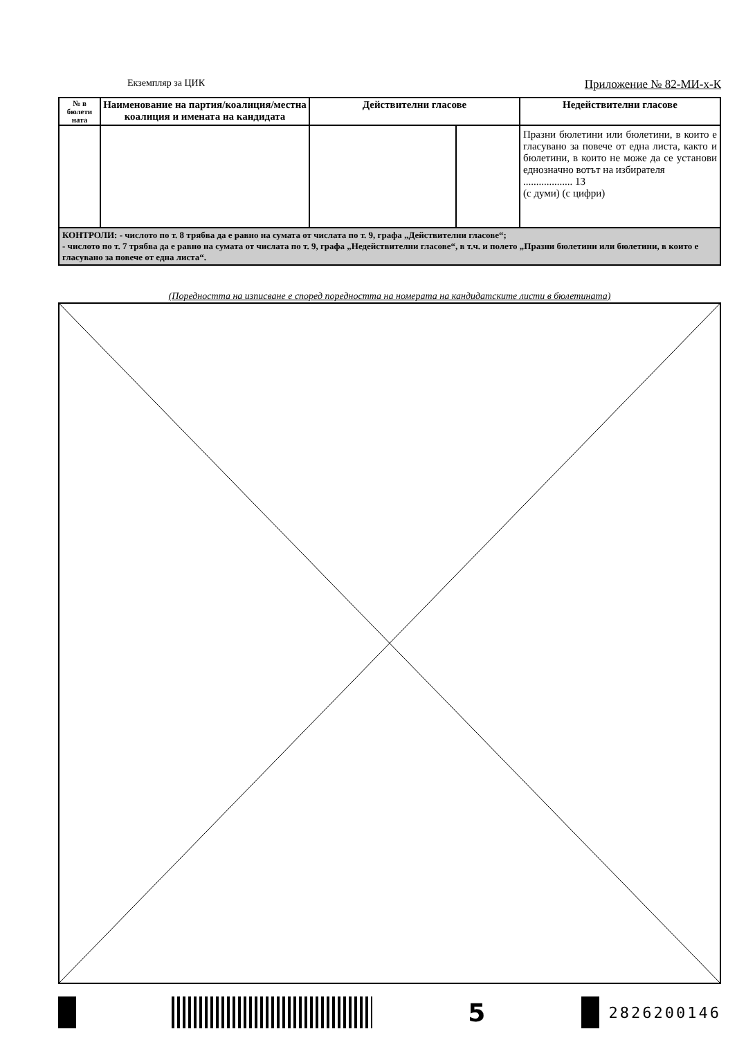Екземпляр за ЦИК Приложение № 82-МИ-х-К
| № в бюлети ната | Наименование на партия/коалиция/местна коалиция и имената на кандидата | Действителни гласове | | Недействителни гласове |
| --- | --- | --- | --- | --- |
| | | | | Празни бюлетини или бюлетини, в които е гласувано за повече от една листа, както и бюлетини, в които не може да се установи еднозначно вотът на избирателя ................... 13 (с думи) (с цифри) |
| КОНТРОЛИ: - числото по т. 8 трябва да е равно на сумата от числата по т. 9, графа „Действителни гласове“; - числото по т. 7 трябва да е равно на сумата от числата по т. 9, графа „Недействителни гласове“, в т.ч. и полето „Празни бюлетини или бюлетини, в които е гласувано за повече от една листа“. | | | | |
(Поредността на изписване е според поредността на номерата на кандидатските листи в бюлетината)
5
2826200146